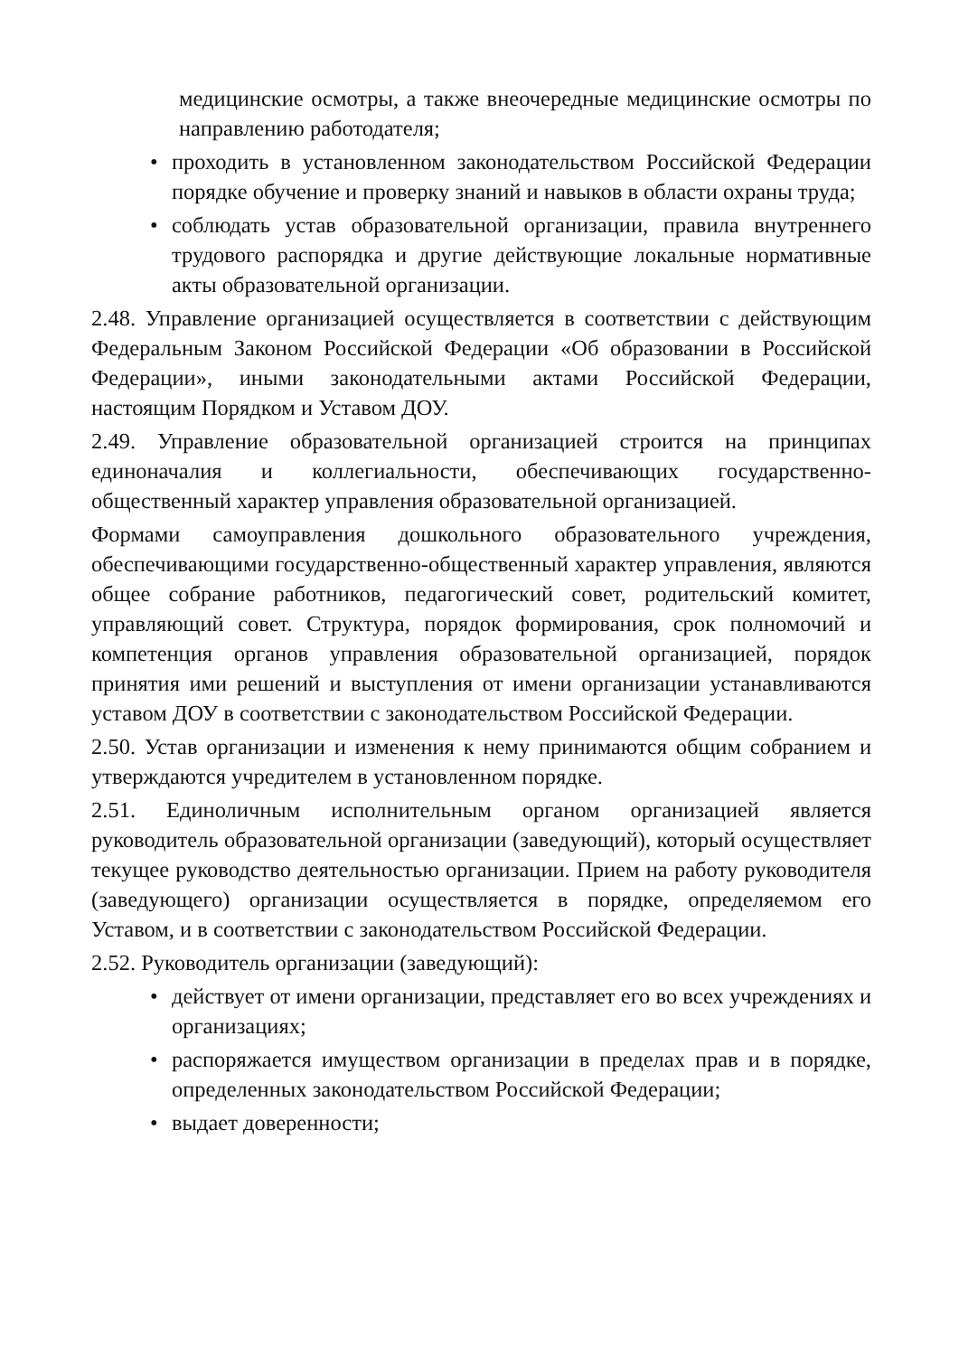медицинские осмотры, а также внеочередные медицинские осмотры по направлению работодателя;
• проходить в установленном законодательством Российской Федерации порядке обучение и проверку знаний и навыков в области охраны труда;
• соблюдать устав образовательной организации, правила внутреннего трудового распорядка и другие действующие локальные нормативные акты образовательной организации.
2.48. Управление организацией осуществляется в соответствии с действующим Федеральным Законом Российской Федерации «Об образовании в Российской Федерации», иными законодательными актами Российской Федерации, настоящим Порядком и Уставом ДОУ.
2.49. Управление образовательной организацией строится на принципах единоначалия и коллегиальности, обеспечивающих государственно-общественный характер управления образовательной организацией.
Формами самоуправления дошкольного образовательного учреждения, обеспечивающими государственно-общественный характер управления, являются общее собрание работников, педагогический совет, родительский комитет, управляющий совет. Структура, порядок формирования, срок полномочий и компетенция органов управления образовательной организацией, порядок принятия ими решений и выступления от имени организации устанавливаются уставом ДОУ в соответствии с законодательством Российской Федерации.
2.50. Устав организации и изменения к нему принимаются общим собранием и утверждаются учредителем в установленном порядке.
2.51. Единоличным исполнительным органом организацией является руководитель образовательной организации (заведующий), который осуществляет текущее руководство деятельностью организации. Прием на работу руководителя (заведующего) организации осуществляется в порядке, определяемом его Уставом, и в соответствии с законодательством Российской Федерации.
2.52. Руководитель организации (заведующий):
• действует от имени организации, представляет его во всех учреждениях и организациях;
• распоряжается имуществом организации в пределах прав и в порядке, определенных законодательством Российской Федерации;
• выдает доверенности;